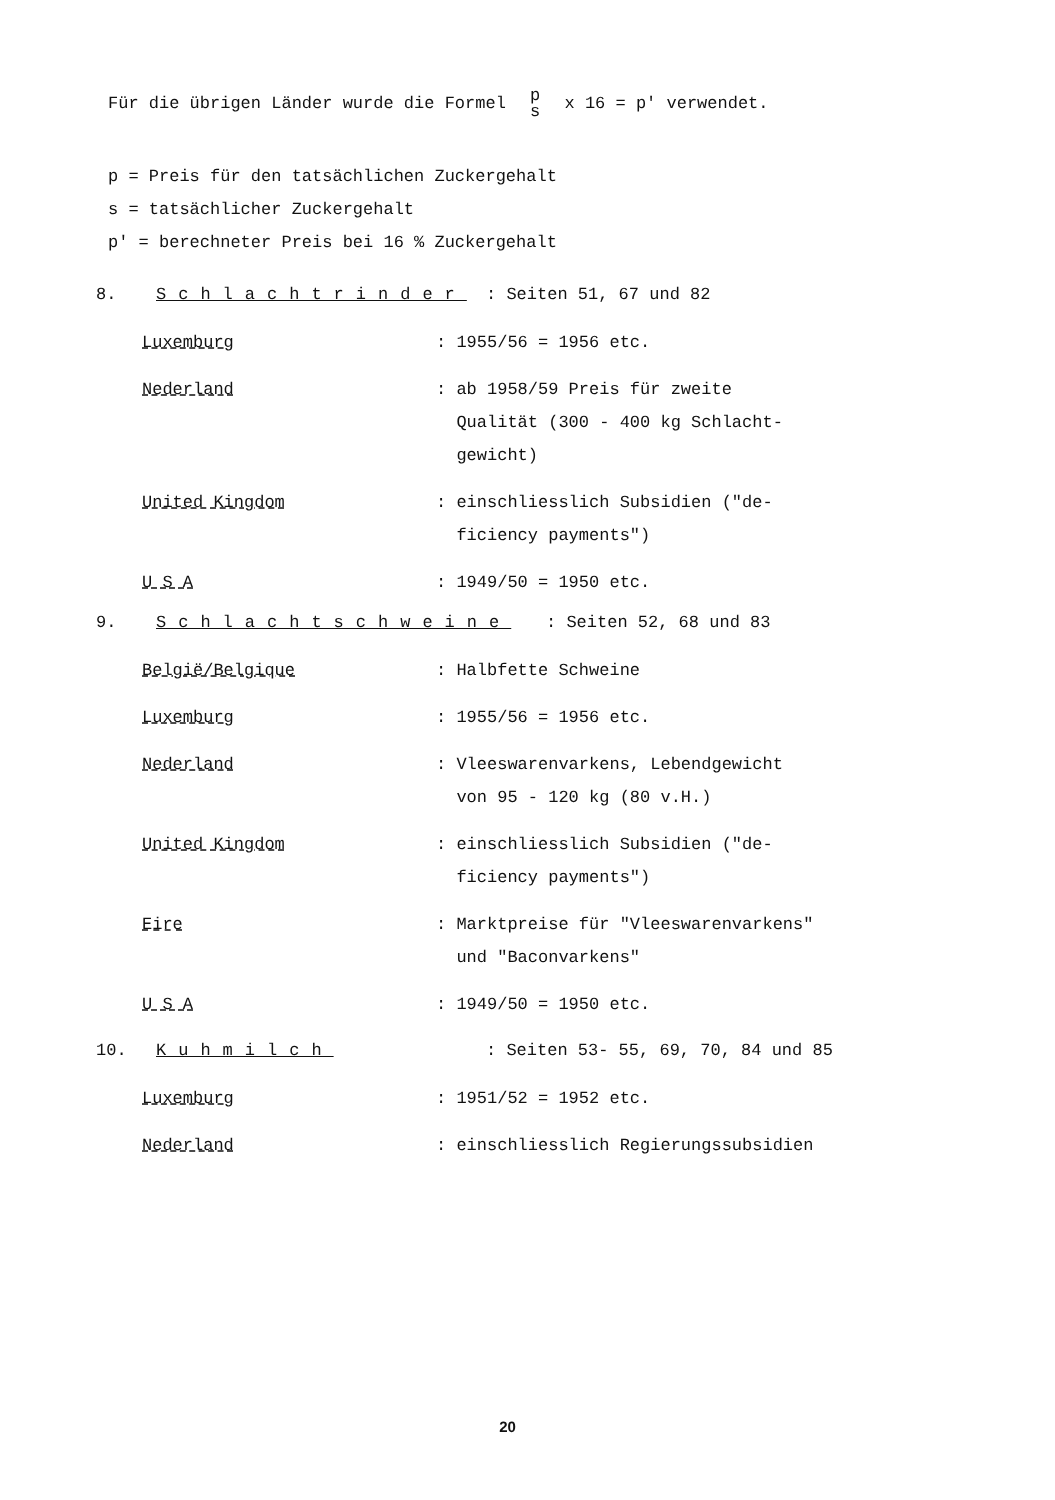Für die übrigen Länder wurde die Formel p s x 16 = p' verwendet.
p = Preis für den tatsächlichen Zuckergehalt
s = tatsächlicher Zuckergehalt
p' = berechneter Preis bei 16 % Zuckergehalt
8. Schlachtrinder: Seiten 51, 67 und 82
Luxemburg : 1955/56 = 1956 etc.
Nederland : ab 1958/59 Preis für zweite
Qualität (300 - 400 kg Schlacht-
gewicht)
United Kingdom : einschliesslich Subsidien ("de-
ficiency payments")
U S A : 1949/50 = 1950 etc.
9. Schlachtschweine: Seiten 52, 68 und 83
België/Belgique : Halbfette Schweine
Luxemburg : 1955/56 = 1956 etc.
Nederland : Vleeswarenvarkens, Lebendgewicht
von 95 - 120 kg (80 v.H.)
United Kingdom : einschliesslich Subsidien ("de-
ficiency payments")
Eire : Marktpreise für "Vleeswarenvarkens"
und "Baconvarkens"
U S A : 1949/50 = 1950 etc.
10. Kuhmilch: Seiten 53- 55, 69, 70, 84 und 85
Luxemburg : 1951/52 = 1952 etc.
Nederland : einschliesslich Regierungssubsidien
20